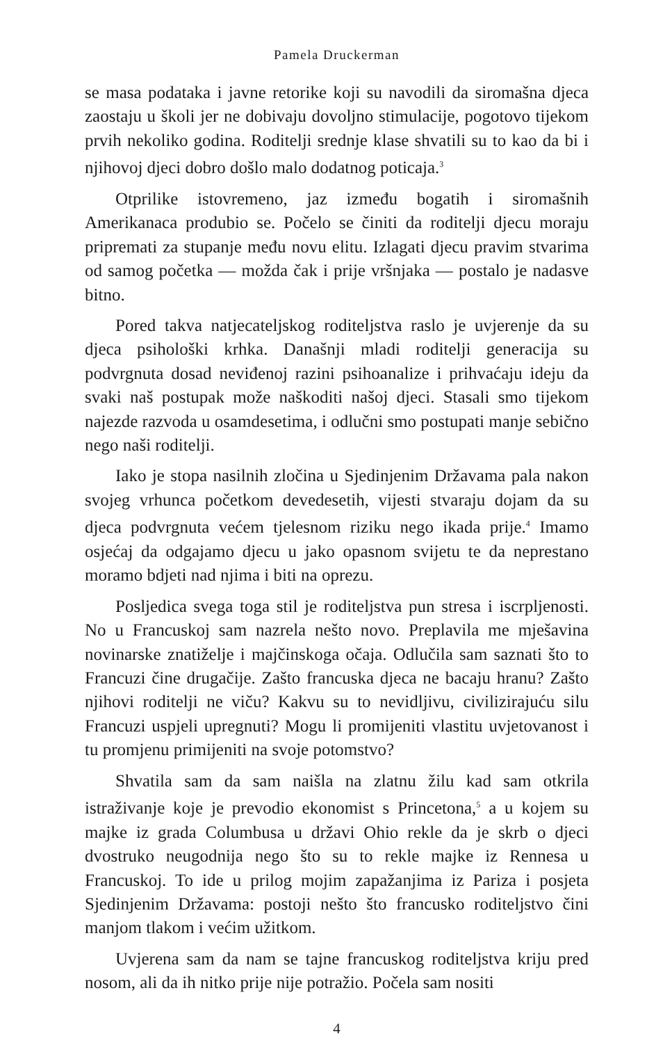Pamela Druckerman
se masa podataka i javne retorike koji su navodili da siromašna djeca zaostaju u školi jer ne dobivaju dovoljno stimulacije, pogotovo tijekom prvih nekoliko godina. Roditelji srednje klase shvatili su to kao da bi i njihovoj djeci dobro došlo malo dodatnog poticaja.<sup>3</sup>
Otprilike istovremeno, jaz između bogatih i siromašnih Amerikanaca produbio se. Počelo se činiti da roditelji djecu moraju pripremati za stupanje među novu elitu. Izlagati djecu pravim stvarima od samog početka — možda čak i prije vršnjaka — postalo je nadasve bitno.
Pored takva natjecateljskog roditeljstva raslo je uvjerenje da su djeca psihološki krhka. Današnji mladi roditelji generacija su podvrgnuta dosad neviđenoj razini psihoanalize i prihvaćaju ideju da svaki naš postupak može naškoditi našoj djeci. Stasali smo tijekom najezde razvoda u osamdesetima, i odlučni smo postupati manje sebično nego naši roditelji.
Iako je stopa nasilnih zločina u Sjedinjenim Državama pala nakon svojeg vrhunca početkom devedesetih, vijesti stvaraju dojam da su djeca podvrgnuta većem tjelesnom riziku nego ikada prije.<sup>4</sup> Imamo osjećaj da odgajamo djecu u jako opasnom svijetu te da neprestano moramo bdjeti nad njima i biti na oprezu.
Posljedica svega toga stil je roditeljstva pun stresa i iscrpljenosti. No u Francuskoj sam nazrela nešto novo. Preplavila me mješavina novinarske znatiželje i majčinskoga očaja. Odlučila sam saznati što to Francuzi čine drugačije. Zašto francuska djeca ne bacaju hranu? Zašto njihovi roditelji ne viču? Kakvu su to nevidljivu, civilizirajuću silu Francuzi uspjeli upregnuti? Mogu li promijeniti vlastitu uvjetovanost i tu promjenu primijeniti na svoje potomstvo?
Shvatila sam da sam naišla na zlatnu žilu kad sam otkrila istraživanje koje je prevodio ekonomist s Princetona,<sup>5</sup> a u kojem su majke iz grada Columbusa u državi Ohio rekle da je skrb o djeci dvostruko neugodnija nego što su to rekle majke iz Rennesa u Francuskoj. To ide u prilog mojim zapažanjima iz Pariza i posjeta Sjedinjenim Državama: postoji nešto što francusko roditeljstvo čini manjom tlakom i većim užitkom.
Uvjerena sam da nam se tajne francuskog roditeljstva kriju pred nosom, ali da ih nitko prije nije potražio. Počela sam nositi
4